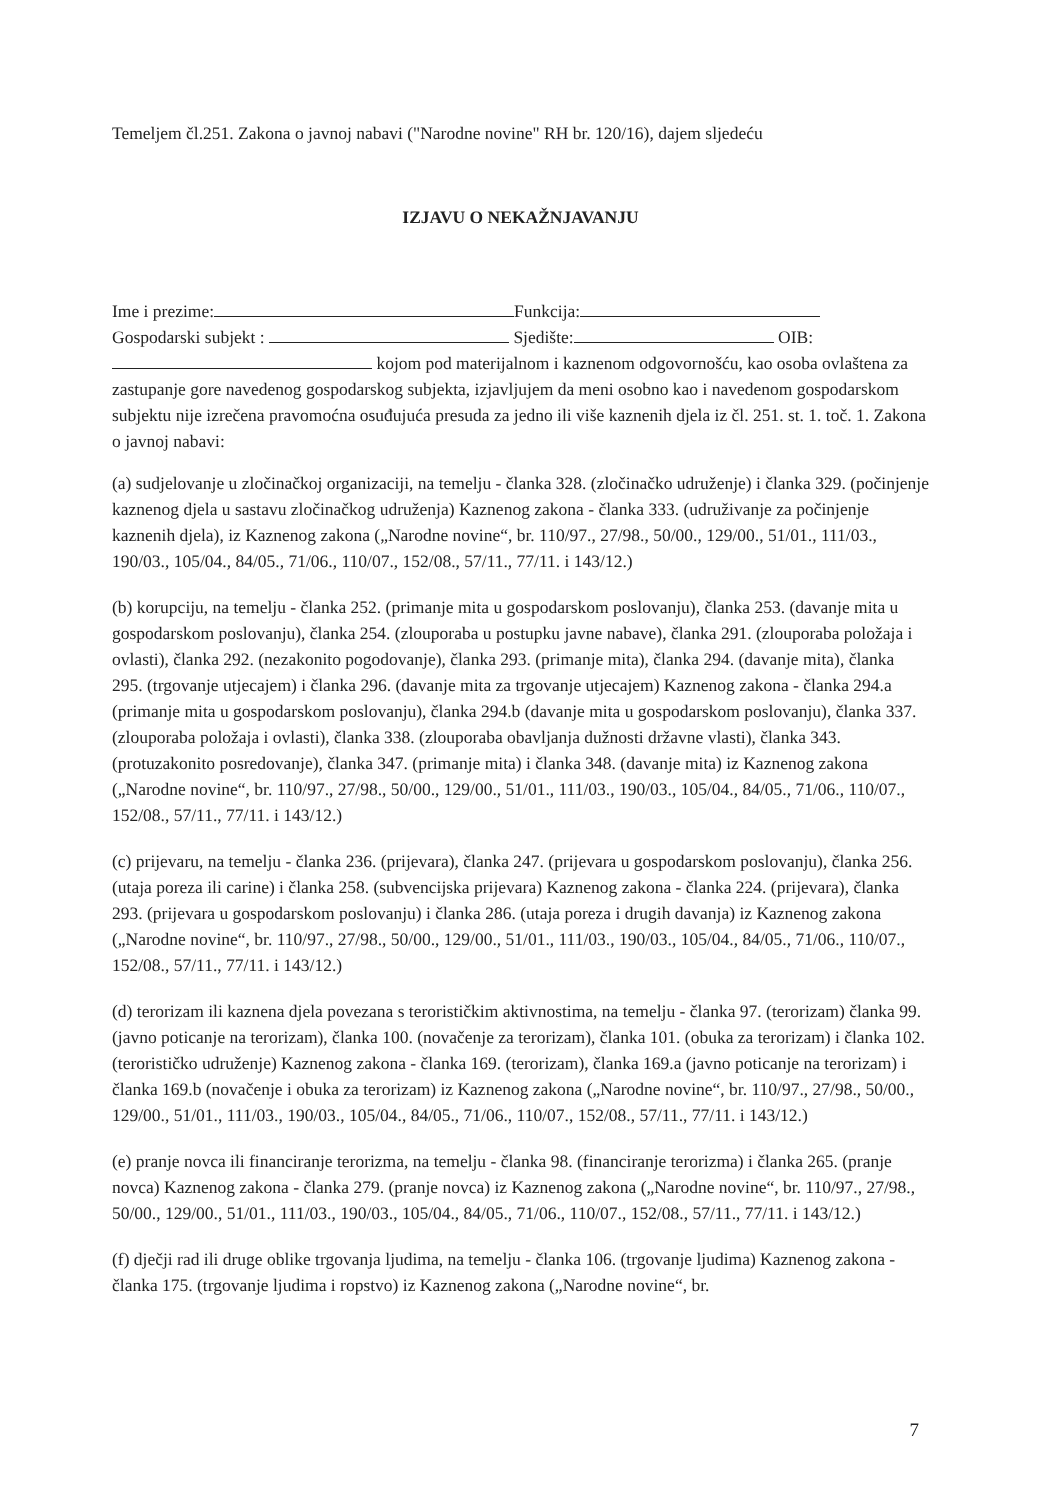Temeljem čl.251. Zakona o javnoj nabavi ("Narodne novine" RH br. 120/16), dajem sljedeću
IZJAVU O NEKAŽNJAVANJU
Ime i prezime: Funkcija:
Gospodarski subjekt : Sjedište: OIB:
kojom pod materijalnom i kaznenom odgovornošću, kao osoba ovlaštena za zastupanje gore navedenog gospodarskog subjekta, izjavljujem da meni osobno kao i navedenom gospodarskom subjektu nije izrečena pravomoćna osuđujuća presuda za jedno ili više kaznenih djela iz čl. 251. st. 1. toč. 1. Zakona o javnoj nabavi:
(a) sudjelovanje u zločinačkoj organizaciji, na temelju - članka 328. (zločinačko udruženje) i članka 329. (počinjenje kaznenog djela u sastavu zločinačkog udruženja) Kaznenog zakona - članka 333. (udruživanje za počinjenje kaznenih djela), iz Kaznenog zakona („Narodne novine“, br. 110/97., 27/98., 50/00., 129/00., 51/01., 111/03., 190/03., 105/04., 84/05., 71/06., 110/07., 152/08., 57/11., 77/11. i 143/12.)
(b) korupciju, na temelju - članka 252. (primanje mita u gospodarskom poslovanju), članka 253. (davanje mita u gospodarskom poslovanju), članka 254. (zlouporaba u postupku javne nabave), članka 291. (zlouporaba položaja i ovlasti), članka 292. (nezakonito pogodovanje), članka 293. (primanje mita), članka 294. (davanje mita), članka 295. (trgovanje utjecajem) i članka 296. (davanje mita za trgovanje utjecajem) Kaznenog zakona - članka 294.a (primanje mita u gospodarskom poslovanju), članka 294.b (davanje mita u gospodarskom poslovanju), članka 337. (zlouporaba položaja i ovlasti), članka 338. (zlouporaba obavljanja dužnosti državne vlasti), članka 343. (protuzakonito posredovanje), članka 347. (primanje mita) i članka 348. (davanje mita) iz Kaznenog zakona („Narodne novine“, br. 110/97., 27/98., 50/00., 129/00., 51/01., 111/03., 190/03., 105/04., 84/05., 71/06., 110/07., 152/08., 57/11., 77/11. i 143/12.)
(c) prijevaru, na temelju - članka 236. (prijevara), članka 247. (prijevara u gospodarskom poslovanju), članka 256. (utaja poreza ili carine) i članka 258. (subvencijska prijevara) Kaznenog zakona - članka 224. (prijevara), članka 293. (prijevara u gospodarskom poslovanju) i članka 286. (utaja poreza i drugih davanja) iz Kaznenog zakona („Narodne novine“, br. 110/97., 27/98., 50/00., 129/00., 51/01., 111/03., 190/03., 105/04., 84/05., 71/06., 110/07., 152/08., 57/11., 77/11. i 143/12.)
(d) terorizam ili kaznena djela povezana s terorističkim aktivnostima, na temelju - članka 97. (terorizam) članka 99. (javno poticanje na terorizam), članka 100. (novačenje za terorizam), članka 101. (obuka za terorizam) i članka 102. (terorističko udruženje) Kaznenog zakona - članka 169. (terorizam), članka 169.a (javno poticanje na terorizam) i članka 169.b (novačenje i obuka za terorizam) iz Kaznenog zakona („Narodne novine“, br. 110/97., 27/98., 50/00., 129/00., 51/01., 111/03., 190/03., 105/04., 84/05., 71/06., 110/07., 152/08., 57/11., 77/11. i 143/12.)
(e) pranje novca ili financiranje terorizma, na temelju - članka 98. (financiranje terorizma) i članka 265. (pranje novca) Kaznenog zakona - članka 279. (pranje novca) iz Kaznenog zakona („Narodne novine“, br. 110/97., 27/98., 50/00., 129/00., 51/01., 111/03., 190/03., 105/04., 84/05., 71/06., 110/07., 152/08., 57/11., 77/11. i 143/12.)
(f) dječji rad ili druge oblike trgovanja ljudima, na temelju - članka 106. (trgovanje ljudima) Kaznenog zakona - članka 175. (trgovanje ljudima i ropstvo) iz Kaznenog zakona („Narodne novine“, br.
7